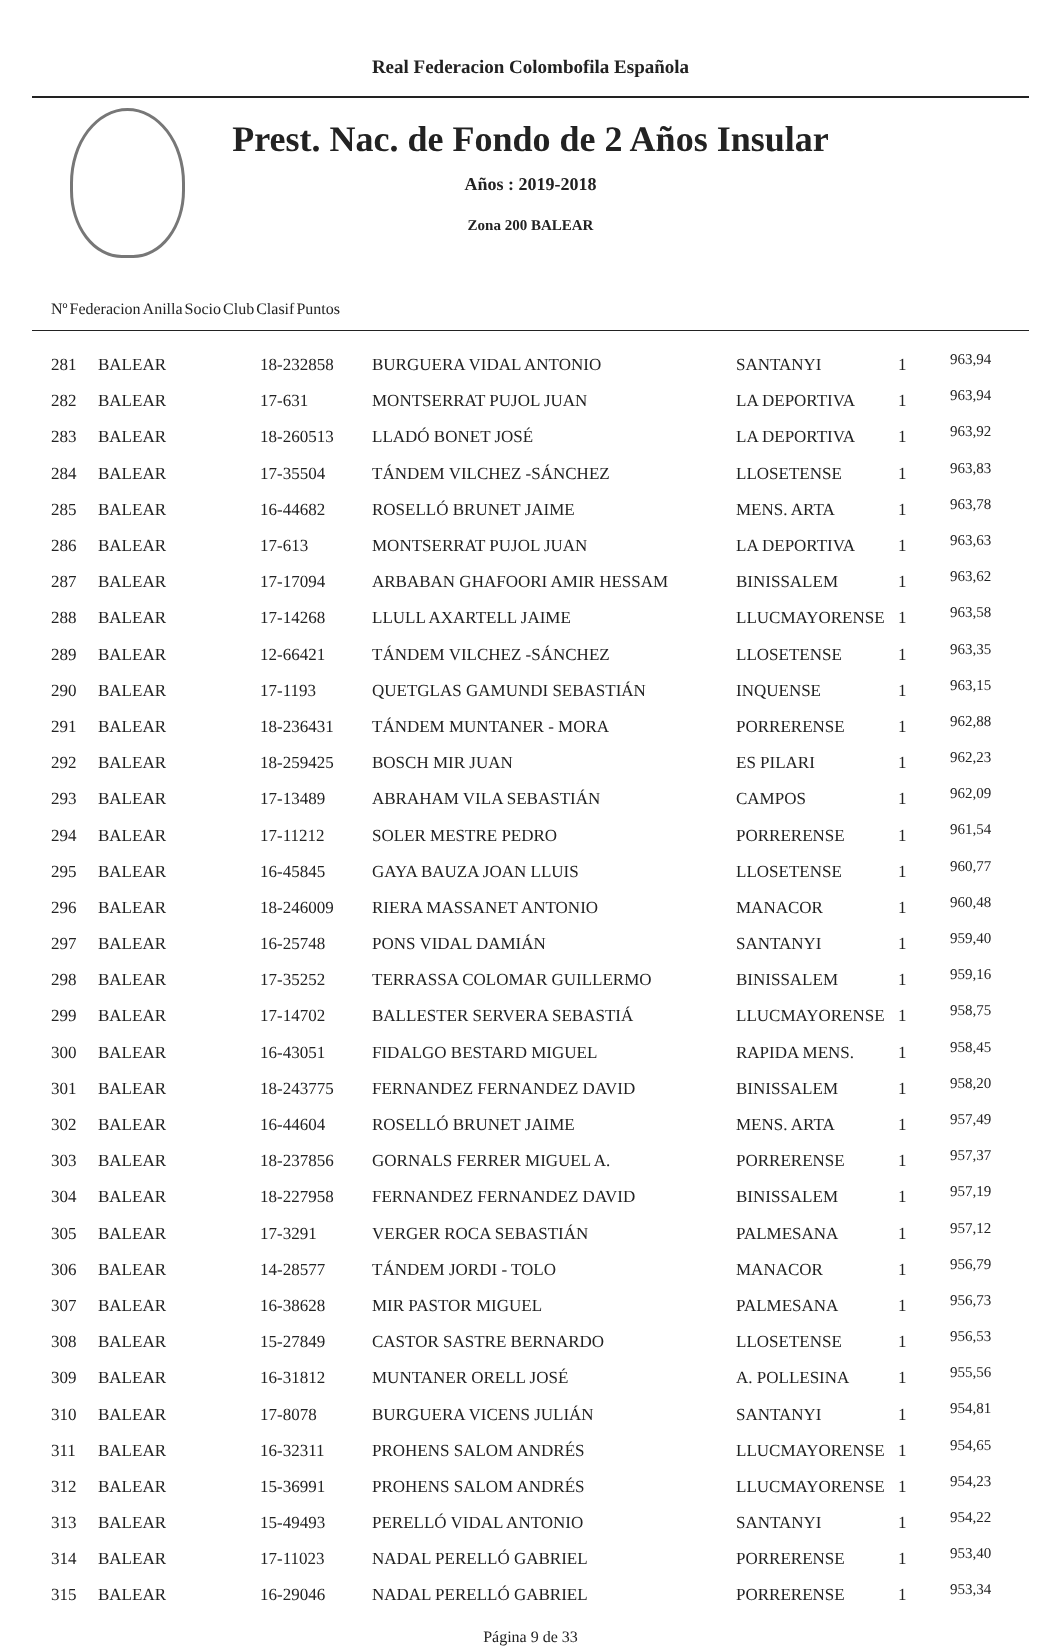Real Federacion Colombofila Española
Prest. Nac. de Fondo de 2 Años Insular
Años : 2019-2018
Zona 200 BALEAR
| Nº | Federacion | Anilla | Socio | Club | Clasif | Puntos |
| --- | --- | --- | --- | --- | --- | --- |
| 281 | BALEAR | 18-232858 | BURGUERA VIDAL ANTONIO | SANTANYI | 1 | 963,94 |
| 282 | BALEAR | 17-631 | MONTSERRAT PUJOL JUAN | LA DEPORTIVA | 1 | 963,94 |
| 283 | BALEAR | 18-260513 | LLADÓ BONET JOSÉ | LA DEPORTIVA | 1 | 963,92 |
| 284 | BALEAR | 17-35504 | TÁNDEM VILCHEZ -SÁNCHEZ | LLOSETENSE | 1 | 963,83 |
| 285 | BALEAR | 16-44682 | ROSELLÓ BRUNET JAIME | MENS. ARTA | 1 | 963,78 |
| 286 | BALEAR | 17-613 | MONTSERRAT PUJOL JUAN | LA DEPORTIVA | 1 | 963,63 |
| 287 | BALEAR | 17-17094 | ARBABAN GHAFOORI AMIR HESSAM | BINISSALEM | 1 | 963,62 |
| 288 | BALEAR | 17-14268 | LLULL AXARTELL JAIME | LLUCMAYORENSE | 1 | 963,58 |
| 289 | BALEAR | 12-66421 | TÁNDEM VILCHEZ -SÁNCHEZ | LLOSETENSE | 1 | 963,35 |
| 290 | BALEAR | 17-1193 | QUETGLAS GAMUNDI SEBASTIÁN | INQUENSE | 1 | 963,15 |
| 291 | BALEAR | 18-236431 | TÁNDEM MUNTANER - MORA | PORRERENSE | 1 | 962,88 |
| 292 | BALEAR | 18-259425 | BOSCH MIR JUAN | ES PILARI | 1 | 962,23 |
| 293 | BALEAR | 17-13489 | ABRAHAM VILA SEBASTIÁN | CAMPOS | 1 | 962,09 |
| 294 | BALEAR | 17-11212 | SOLER MESTRE PEDRO | PORRERENSE | 1 | 961,54 |
| 295 | BALEAR | 16-45845 | GAYA BAUZA JOAN LLUIS | LLOSETENSE | 1 | 960,77 |
| 296 | BALEAR | 18-246009 | RIERA MASSANET ANTONIO | MANACOR | 1 | 960,48 |
| 297 | BALEAR | 16-25748 | PONS VIDAL DAMIÁN | SANTANYI | 1 | 959,40 |
| 298 | BALEAR | 17-35252 | TERRASSA COLOMAR GUILLERMO | BINISSALEM | 1 | 959,16 |
| 299 | BALEAR | 17-14702 | BALLESTER SERVERA SEBASTIÁ | LLUCMAYORENSE | 1 | 958,75 |
| 300 | BALEAR | 16-43051 | FIDALGO BESTARD MIGUEL | RAPIDA MENS. | 1 | 958,45 |
| 301 | BALEAR | 18-243775 | FERNANDEZ FERNANDEZ DAVID | BINISSALEM | 1 | 958,20 |
| 302 | BALEAR | 16-44604 | ROSELLÓ BRUNET JAIME | MENS. ARTA | 1 | 957,49 |
| 303 | BALEAR | 18-237856 | GORNALS FERRER MIGUEL A. | PORRERENSE | 1 | 957,37 |
| 304 | BALEAR | 18-227958 | FERNANDEZ FERNANDEZ DAVID | BINISSALEM | 1 | 957,19 |
| 305 | BALEAR | 17-3291 | VERGER ROCA SEBASTIÁN | PALMESANA | 1 | 957,12 |
| 306 | BALEAR | 14-28577 | TÁNDEM JORDI - TOLO | MANACOR | 1 | 956,79 |
| 307 | BALEAR | 16-38628 | MIR PASTOR MIGUEL | PALMESANA | 1 | 956,73 |
| 308 | BALEAR | 15-27849 | CASTOR SASTRE BERNARDO | LLOSETENSE | 1 | 956,53 |
| 309 | BALEAR | 16-31812 | MUNTANER ORELL JOSÉ | A. POLLESINA | 1 | 955,56 |
| 310 | BALEAR | 17-8078 | BURGUERA VICENS JULIÁN | SANTANYI | 1 | 954,81 |
| 311 | BALEAR | 16-32311 | PROHENS SALOM ANDRÉS | LLUCMAYORENSE | 1 | 954,65 |
| 312 | BALEAR | 15-36991 | PROHENS SALOM ANDRÉS | LLUCMAYORENSE | 1 | 954,23 |
| 313 | BALEAR | 15-49493 | PERELLÓ VIDAL ANTONIO | SANTANYI | 1 | 954,22 |
| 314 | BALEAR | 17-11023 | NADAL PERELLÓ GABRIEL | PORRERENSE | 1 | 953,40 |
| 315 | BALEAR | 16-29046 | NADAL PERELLÓ GABRIEL | PORRERENSE | 1 | 953,34 |
Página 9 de 33